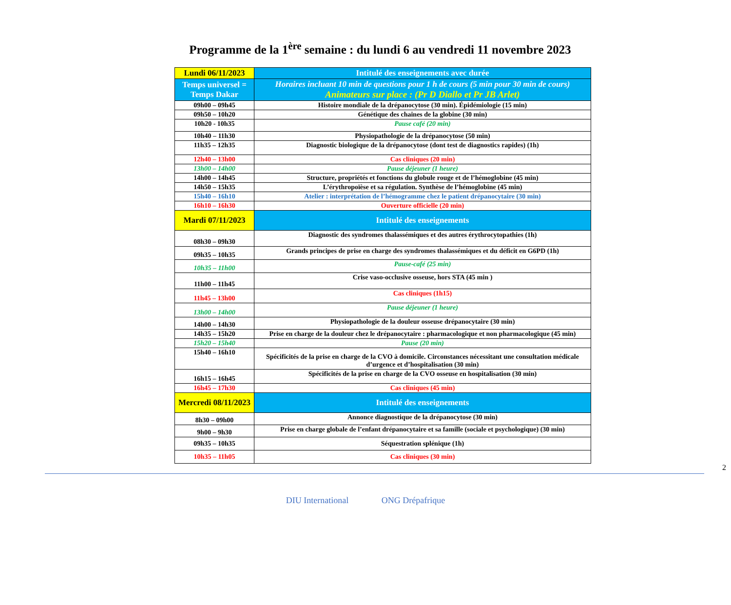Programme de la 1<sup>ère</sup> semaine : du lundi 6 au vendredi 11 novembre 2023
| Lundi 06/11/2023 | Intitulé des enseignements avec durée |
| Temps universel = Temps Dakar | Horaires incluant 10 min de questions pour 1 h de cours (5 min pour 30 min de cours) Animateurs sur place : (Pr D Diallo et Pr JB Arlet) |
| 09h00 – 09h45 | Histoire mondiale de la drépanocytose (30 min). Épidémiologie (15 min) |
| 09h50 – 10h20 | Génétique des chaines de la globine (30 min) |
| 10h20 - 10h35 | Pause café (20 min) |
| 10h40 – 11h30 | Physiopathologie de la drépanocytose (50 min) |
| 11h35 – 12h35 | Diagnostic biologique de la drépanocytose (dont test de diagnostics rapides) (1h) |
| 12h40 – 13h00 | Cas cliniques (20 min) |
| 13h00 – 14h00 | Pause déjeuner (1 heure) |
| 14h00 – 14h45 | Structure, propriétés et fonctions du globule rouge et de l’hémoglobine (45 min) |
| 14h50 – 15h35 | L’érythropoïèse et sa régulation. Synthèse de l’hémoglobine (45 min) |
| 15h40 – 16h10 | Atelier : interprétation de l’hémogramme chez le patient drépanocytaire (30 min) |
| 16h10 – 16h30 | Ouverture officielle (20 min) |
| Mardi 07/11/2023 | Intitulé des enseignements |
| 08h30 – 09h30 | Diagnostic des syndromes thalassémiques et des autres érythrocytopathies (1h) |
| 09h35 – 10h35 | Grands principes de prise en charge des syndromes thalassémiques et du déficit en G6PD (1h) |
| 10h35 – 11h00 | Pause-café (25 min) |
| 11h00 – 11h45 | Crise vaso-occlusive osseuse, hors STA (45 min ) |
| 11h45 – 13h00 | Cas cliniques (1h15) |
| 13h00 – 14h00 | Pause déjeuner (1 heure) |
| 14h00 – 14h30 | Physiopathologie de la douleur osseuse drépanocytaire (30 min) |
| 14h35 – 15h20 | Prise en charge de la douleur chez le drépanocytaire : pharmacologique et non pharmacologique (45 min) |
| 15h20 – 15h40 | Pause (20 min) |
| 15h40 – 16h10 | Spécificités de la prise en charge de la CVO à domicile. Circonstances nécessitant une consultation médicale d’urgence et d’hospitalisation (30 min) |
| 16h15 – 16h45 | Spécificités de la prise en charge de la CVO osseuse en hospitalisation (30 min) |
| 16h45 – 17h30 | Cas cliniques (45 min) |
| Mercredi 08/11/2023 | Intitulé des enseignements |
| 8h30 – 09h00 | Annonce diagnostique de la drépanocytose (30 min) |
| 9h00 – 9h30 | Prise en charge globale de l’enfant drépanocytaire et sa famille (sociale et psychologique) (30 min) |
| 09h35 – 10h35 | Séquestration splénique (1h) |
| 10h35 – 11h05 | Cas cliniques (30 min) |
2
DIU International ONG Drépafrique